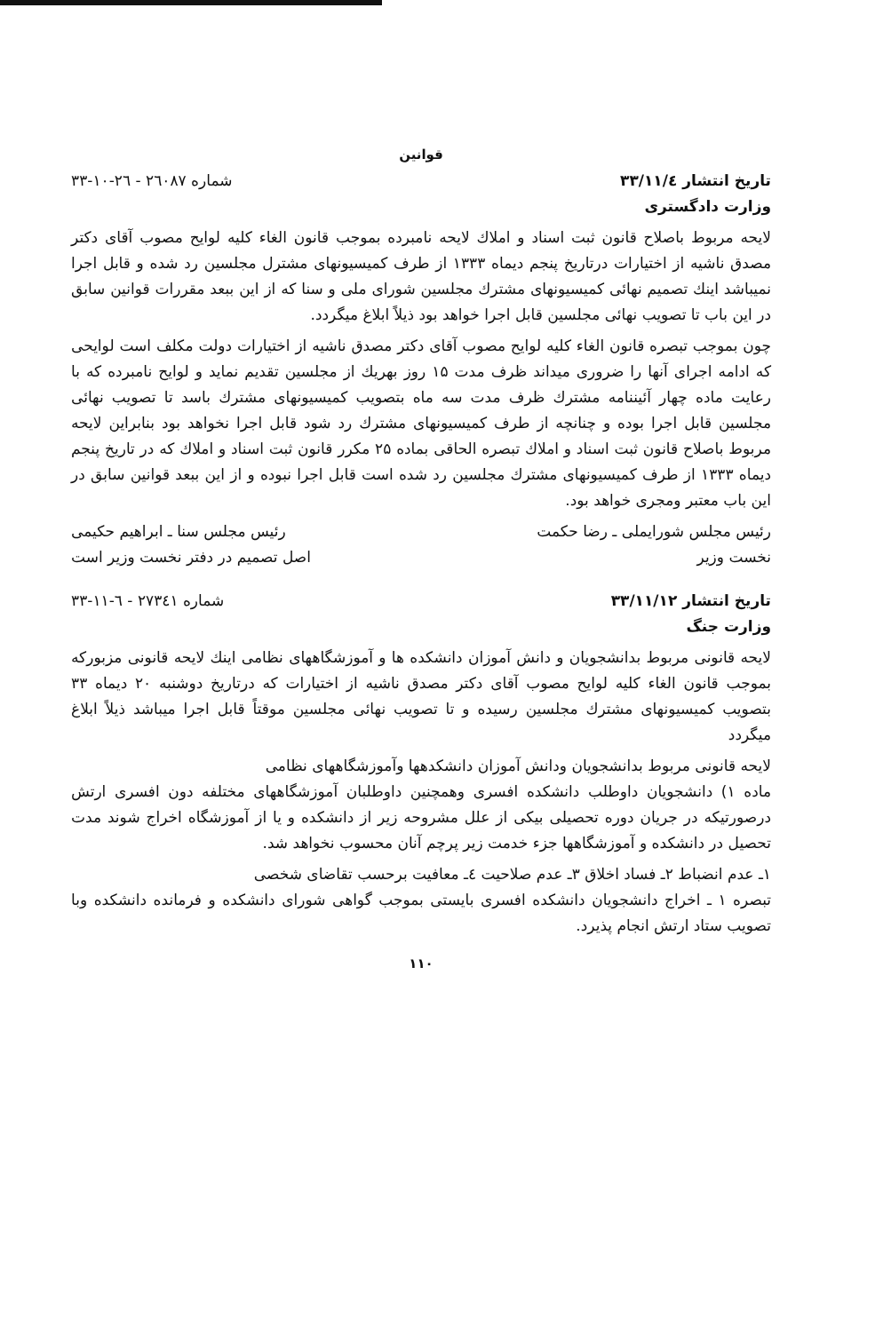قوانین
تاریخ انتشار ۳۳/۱۱/٤ شماره ۲٦۰۸۷ - ۲٦-۱۰-۳۳
وزارت دادگستری
لایحه مربوط باصلاح قانون ثبت اسناد و املاك لایحه نامبرده بموجب قانون الغاء کلیه لوایح مصوب آقای دکتر مصدق ناشیه از اختیارات درتاریخ پنجم دیماه ۱۳۳۳ از طرف کمیسیونهای مشترل مجلسین رد شده و قابل اجرا نمیباشد اینك تصمیم نهائی کمیسیونهای مشترك مجلسین شورای ملی و سنا که از این ببعد مقررات قوانین سابق در این باب تا تصویب نهائی مجلسین قابل اجرا خواهد بود ذیلاً ابلاغ میگردد.
چون بموجب تبصره قانون الغاء کلیه لوایح مصوب آقای دکتر مصدق ناشیه از اختیارات دولت مکلف است لوایحی که ادامه اجرای آنها را ضروری میداند ظرف مدت ۱۵ روز بهریك از مجلسین تقدیم نماید و لوایح نامبرده که با رعایت ماده چهار آئیننامه مشترك ظرف مدت سه ماه بتصویب کمیسیونهای مشترك باسد تا تصویب نهائی مجلسین قابل اجرا بوده و چنانچه از طرف کمیسیونهای مشترك رد شود قابل اجرا نخواهد بود بنابراین لایحه مربوط باصلاح قانون ثبت اسناد و املاك تبصره الحاقی بماده ۲۵ مکرر قانون ثبت اسناد و املاك که در تاریخ پنجم دیماه ۱۳۳۳ از طرف کمیسیونهای مشترك مجلسین رد شده است قابل اجرا نبوده و از این ببعد قوانین سابق در این باب معتبر ومجری خواهد بود.
رئیس مجلس شورایملی ـ رضا حکمت رئیس مجلس سنا ـ ابراهیم حکیمی
نخست وزیر اصل تصمیم در دفتر نخست وزیر است
تاریخ انتشار ۳۳/۱۱/۱۲ شماره ۲۷۳٤۱ - ٦-۱۱-۳۳
وزارت جنگ
لایحه قانونی مربوط بدانشجویان و دانش آموزان دانشکده ها و آموزشگاههای نظامی اینك لایحه قانونی مزبورکه بموجب قانون الغاء کلیه لوایح مصوب آقای دکتر مصدق ناشیه از اختیارات که درتاریخ دوشنبه ۲۰ دیماه ۳۳ بتصویب کمیسیونهای مشترك مجلسین رسیده و تا تصویب نهائی مجلسین موقتاً قابل اجرا میباشد ذیلاً ابلاغ میگردد
لایحه قانونی مربوط بدانشجویان ودانش آموزان دانشکدهها وآموزشگاههای نظامی
ماده ۱) دانشجویان داوطلب دانشکده افسری وهمچنین داوطلبان آموزشگاههای مختلفه دون افسری ارتش درصورتیکه در جریان دوره تحصیلی بیکی از علل مشروحه زیر از دانشکده و یا از آموزشگاه اخراج شوند مدت تحصیل در دانشکده و آموزشگاهها جزء خدمت زیر پرچم آنان محسوب نخواهد شد.
۱ـ عدم انضباط ۲ـ فساد اخلاق ۳ـ عدم صلاحیت ٤ـ معافیت برحسب تقاضای شخصی
تبصره ۱ ـ اخراج دانشجویان دانشکده افسری بایستی بموجب گواهی شورای دانشکده و فرمانده دانشکده وبا تصویب ستاد ارتش انجام پذیرد.
۱۱۰